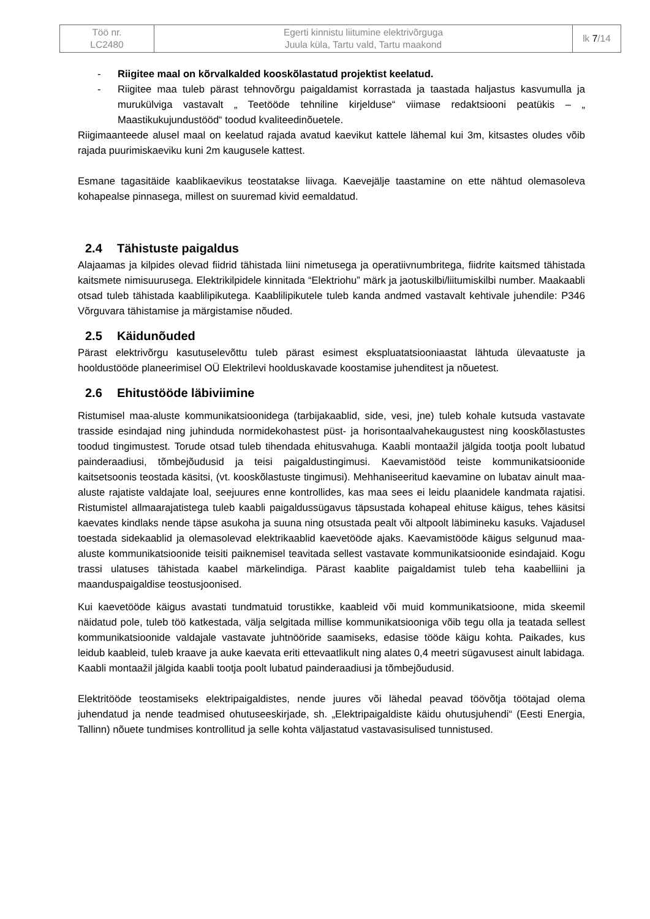| Töö nr. LC2480 | Egerti kinnistu liitumine elektrivõrguga Juula küla, Tartu vald, Tartu maakond | lk 7 /14 |
- Riigitee maal on kõrvalkalded kooskõlastatud projektist keelatud.
- Riigitee maa tuleb pärast tehnovõrgu paigaldamist korrastada ja taastada haljastus kasvumulla ja murukülviga vastavalt „ Teetööde tehniline kirjelduse“ viimase redaktsiooni peatükis – „ Maastikukujundustööd“ toodud kvaliteedinõuetele.
Riigimaanteede alusel maal on keelatud rajada avatud kaevikut kattele lähemal kui 3m, kitsastes oludes võib rajada puurimiskaeviku kuni 2m kaugusele kattest.
Esmane tagasitäide kaablikaevikus teostatakse liivaga. Kaevejälje taastamine on ette nähtud olemasoleva kohapealse pinnasega, millest on suuremad kivid eemaldatud.
2.4 Tähistuste paigaldus
Alajaamas ja kilpides olevad fiidrid tähistada liini nimetusega ja operatiivnumbritega, fiidrite kaitsmed tähistada kaitsmete nimisuurusega. Elektrikilpidele kinnitada “Elektriohu” märk ja jaotuskilbi/liitumiskilbi number. Maakaabli otsad tuleb tähistada kaablilipikutega. Kaablilipikutele tuleb kanda andmed vastavalt kehtivale juhendile: P346 Võrguvara tähistamise ja märgistamise nõuded.
2.5 Käidunõuded
Pärast elektrivõrgu kasutuselevõttu tuleb pärast esimest ekspluatatsiooniaastat lähtuda ülevaatuste ja hooldustööde planeerimisel OÜ Elektrilevi hoolduskavade koostamise juhenditest ja nõuetest.
2.6 Ehitustööde läbiviimine
Ristumisel maa-aluste kommunikatsioonidega (tarbijakaablid, side, vesi, jne) tuleb kohale kutsuda vastavate trasside esindajad ning juhinduda normidekohastest püst- ja horisontaalvahekaugustest ning kooskõlastustes toodud tingimustest. Torude otsad tuleb tihendada ehitusvahuga. Kaabli montaažil jälgida tootja poolt lubatud painderaadiusi, tõmbejõudusid ja teisi paigaldustingimusi. Kaevamistööd teiste kommunikatsioonide kaitsetsoonis teostada käsitsi, (vt. kooskõlastuste tingimusi). Mehhaniseeritud kaevamine on lubatav ainult maa-aluste rajatiste valdajate loal, seejuures enne kontrollides, kas maa sees ei leidu plaanidele kandmata rajatisi. Ristumistel allmaarajatistega tuleb kaabli paigaldussügavus täpsustada kohapeal ehituse käigus, tehes käsitsi kaevates kindlaks nende täpse asukoha ja suuna ning otsustada pealt või altpoolt läbimineku kasuks. Vajadusel toestada sidekaablid ja olemasolevad elektrikaablid kaevetööde ajaks. Kaevamistööde käigus selgunud maa-aluste kommunikatsioonide teisiti paiknemisel teavitada sellest vastavate kommunikatsioonide esindajaid. Kogu trassi ulatuses tähistada kaabel märkelindiga. Pärast kaablite paigaldamist tuleb teha kaabelliini ja maanduspaigaldise teostusjoonised.
Kui kaevetööde käigus avastati tundmatuid torustikke, kaableid või muid kommunikatsioone, mida skeemil näidatud pole, tuleb töö katkestada, välja selgitada millise kommunikatsiooniga võib tegu olla ja teatada sellest kommunikatsioonide valdajale vastavate juhtnööride saamiseks, edasise tööde käigu kohta. Paikades, kus leidub kaableid, tuleb kraave ja auke kaevata eriti ettevaatlikult ning alates 0,4 meetri sügavusest ainult labidaga.
Kaabli montaažil jälgida kaabli tootja poolt lubatud painderaadiusi ja tõmbejõudusid.
Elektritööde teostamiseks elektripaigaldistes, nende juures või lähedal peavad töövõtja töötajad olema juhendatud ja nende teadmised ohutuseeskirjade, sh. „Elektripaigaldiste käidu ohutusjuhendi“ (Eesti Energia, Tallinn) nõuete tundmises kontrollitud ja selle kohta väljastatud vastavasisulised tunnistused.